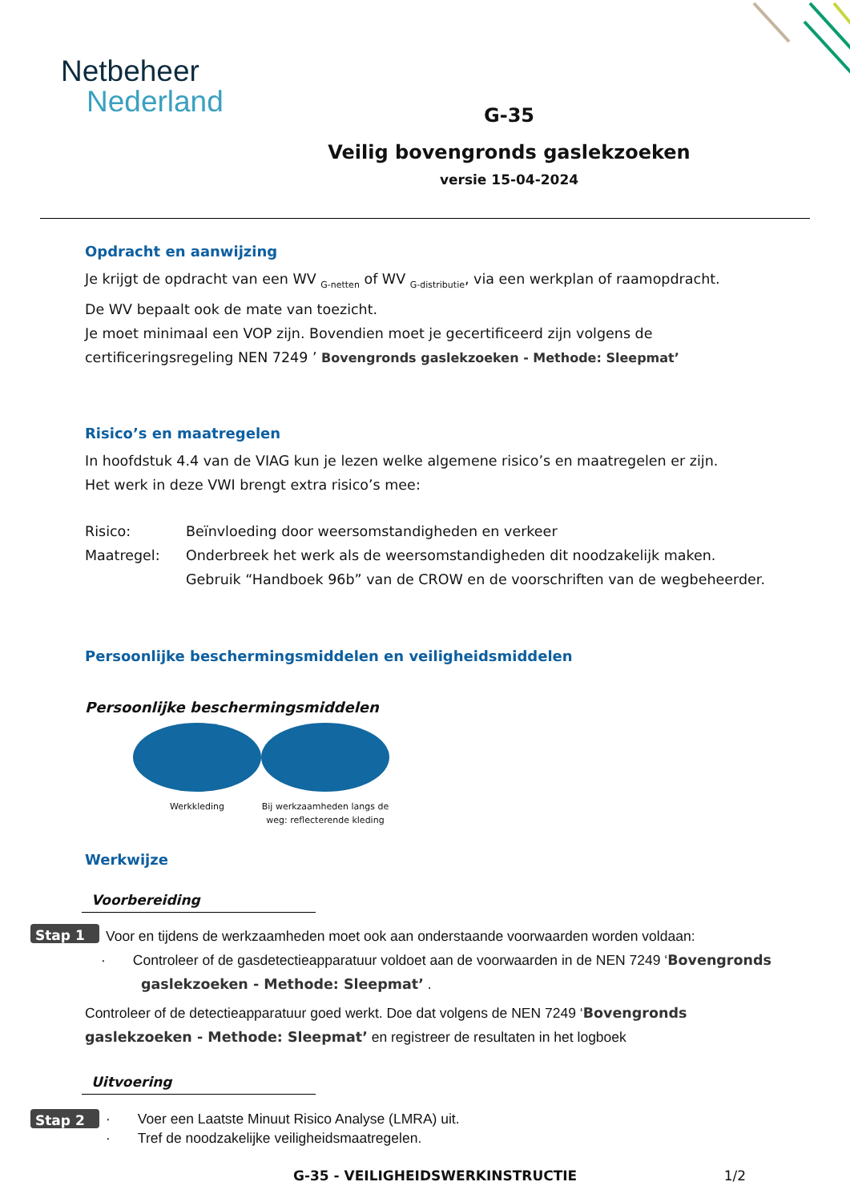Netbeheer
Nederland
G-35
Veilig bovengronds gaslekzoeken
versie 15-04-2024
Opdracht en aanwijzing
Je krijgt de opdracht van een WV <sub>G-netten</sub> of WV <sub>G-distributie</sub>, via een werkplan of raamopdracht.
De WV bepaalt ook de mate van toezicht.
Je moet minimaal een VOP zijn. Bovendien moet je gecertificeerd zijn volgens de certificeringsregeling NEN 7249 ’ Bovengronds gaslekzoeken - Methode: Sleepmat’
Risico’s en maatregelen
In hoofdstuk 4.4 van de VIAG kun je lezen welke algemene risico’s en maatregelen er zijn.
Het werk in deze VWI brengt extra risico’s mee:
Risico: Beïnvloeding door weersomstandigheden en verkeer
Maatregel: Onderbreek het werk als de weersomstandigheden dit noodzakelijk maken.
Gebruik “Handboek 96b” van de CROW en de voorschriften van de wegbeheerder.
Persoonlijke beschermingsmiddelen en veiligheidsmiddelen
Persoonlijke beschermingsmiddelen
Werkkleding Bij werkzaamheden langs de weg: reflecterende kleding
Werkwijze
Voorbereiding
Stap 1 Voor en tijdens de werkzaamheden moet ook aan onderstaande voorwaarden worden voldaan:
· Controleer of de gasdetectieapparatuur voldoet aan de voorwaarden in de NEN 7249 ‘Bovengronds gaslekzoeken - Methode: Sleepmat’ .
Controleer of de detectieapparatuur goed werkt. Doe dat volgens de NEN 7249 ‘Bovengronds gaslekzoeken - Methode: Sleepmat’ en registreer de resultaten in het logboek
Uitvoering
Stap 2 · Voer een Laatste Minuut Risico Analyse (LMRA) uit.
· Tref de noodzakelijke veiligheidsmaatregelen.
G-35 - VEILIGHEIDSWERKINSTRUCTIE 1/2